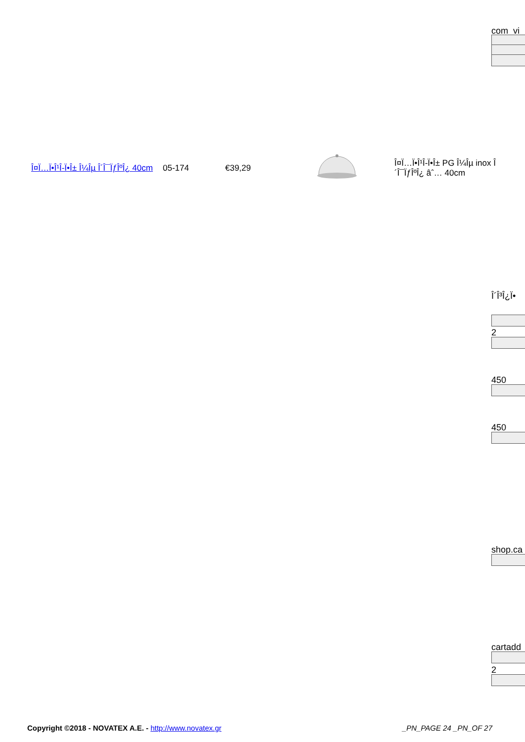com_vi
| Î¤Ï…Ï•Î¹Î-Ï•Î± Î¼Îµ Î´Î¯ÏƒÎºÎ¿ 40cm | 05-174 | €39,29 | | Î¤Ï…Ï•Î¹Î-Ï•Î± PG Î¼Îµ inox Î´Î¯ÏƒÎºÎ¿ âˆ… 40cm |
Î´Î³Î¿Ï•
2
450
450
shop.ca
cartadd
2
Copyright ©2018 - NOVATEX A.E. - http://www.novatex.gr _PN_PAGE 24 _PN_OF 27